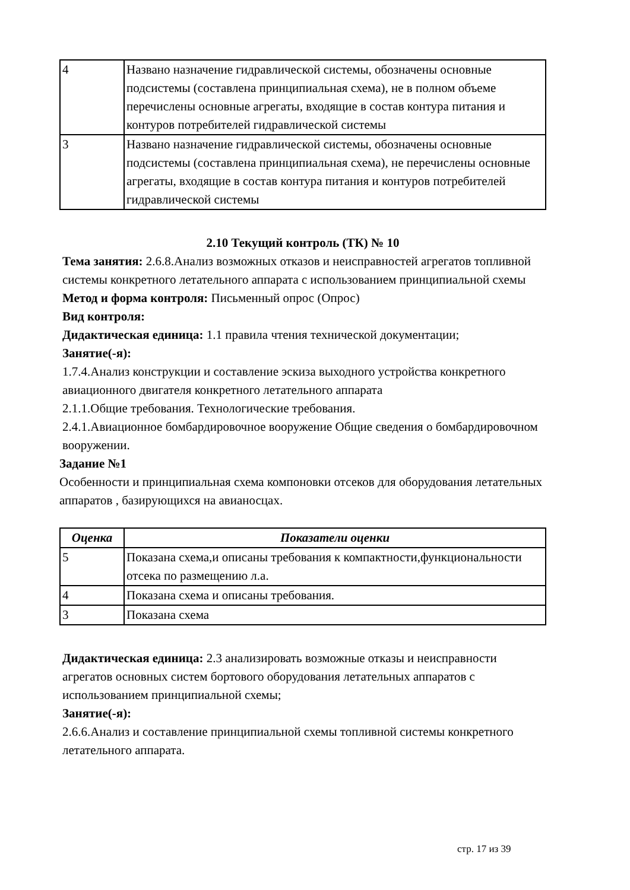| 4 | Названо назначение гидравлической системы, обозначены основные подсистемы (составлена принципиальная схема), не в полном объеме перечислены основные агрегаты, входящие в состав контура питания и контуров потребителей гидравлической системы |
| 3 | Названо назначение гидравлической системы, обозначены основные подсистемы (составлена принципиальная схема), не перечислены основные агрегаты, входящие в состав контура питания и контуров потребителей гидравлической системы |
2.10 Текущий контроль (ТК) № 10
Тема занятия: 2.6.8.Анализ возможных отказов и неисправностей агрегатов топливной системы конкретного летательного аппарата с использованием принципиальной схемы
Метод и форма контроля: Письменный опрос (Опрос)
Вид контроля:
Дидактическая единица: 1.1 правила чтения технической документации;
Занятие(-я):
1.7.4.Анализ конструкции и составление эскиза выходного устройства конкретного авиационного двигателя конкретного летательного аппарата
2.1.1.Общие требования. Технологические требования.
2.4.1.Авиационное бомбардировочное вооружение Общие сведения о бомбардировочном вооружении.
Задание №1
Особенности и принципиальная схема компоновки отсеков для оборудования летательных аппаратов , базирующихся на авианосцах.
| Оценка | Показатели оценки |
| --- | --- |
| 5 | Показана схема,и описаны требования к компактности,функциональности отсека по размещению л.а. |
| 4 | Показана схема и описаны требования. |
| 3 | Показана схема |
Дидактическая единица: 2.3 анализировать возможные отказы и неисправности агрегатов основных систем бортового оборудования летательных аппаратов с использованием принципиальной схемы;
Занятие(-я):
2.6.6.Анализ и составление принципиальной схемы топливной системы конкретного летательного аппарата.
стр. 17 из 39